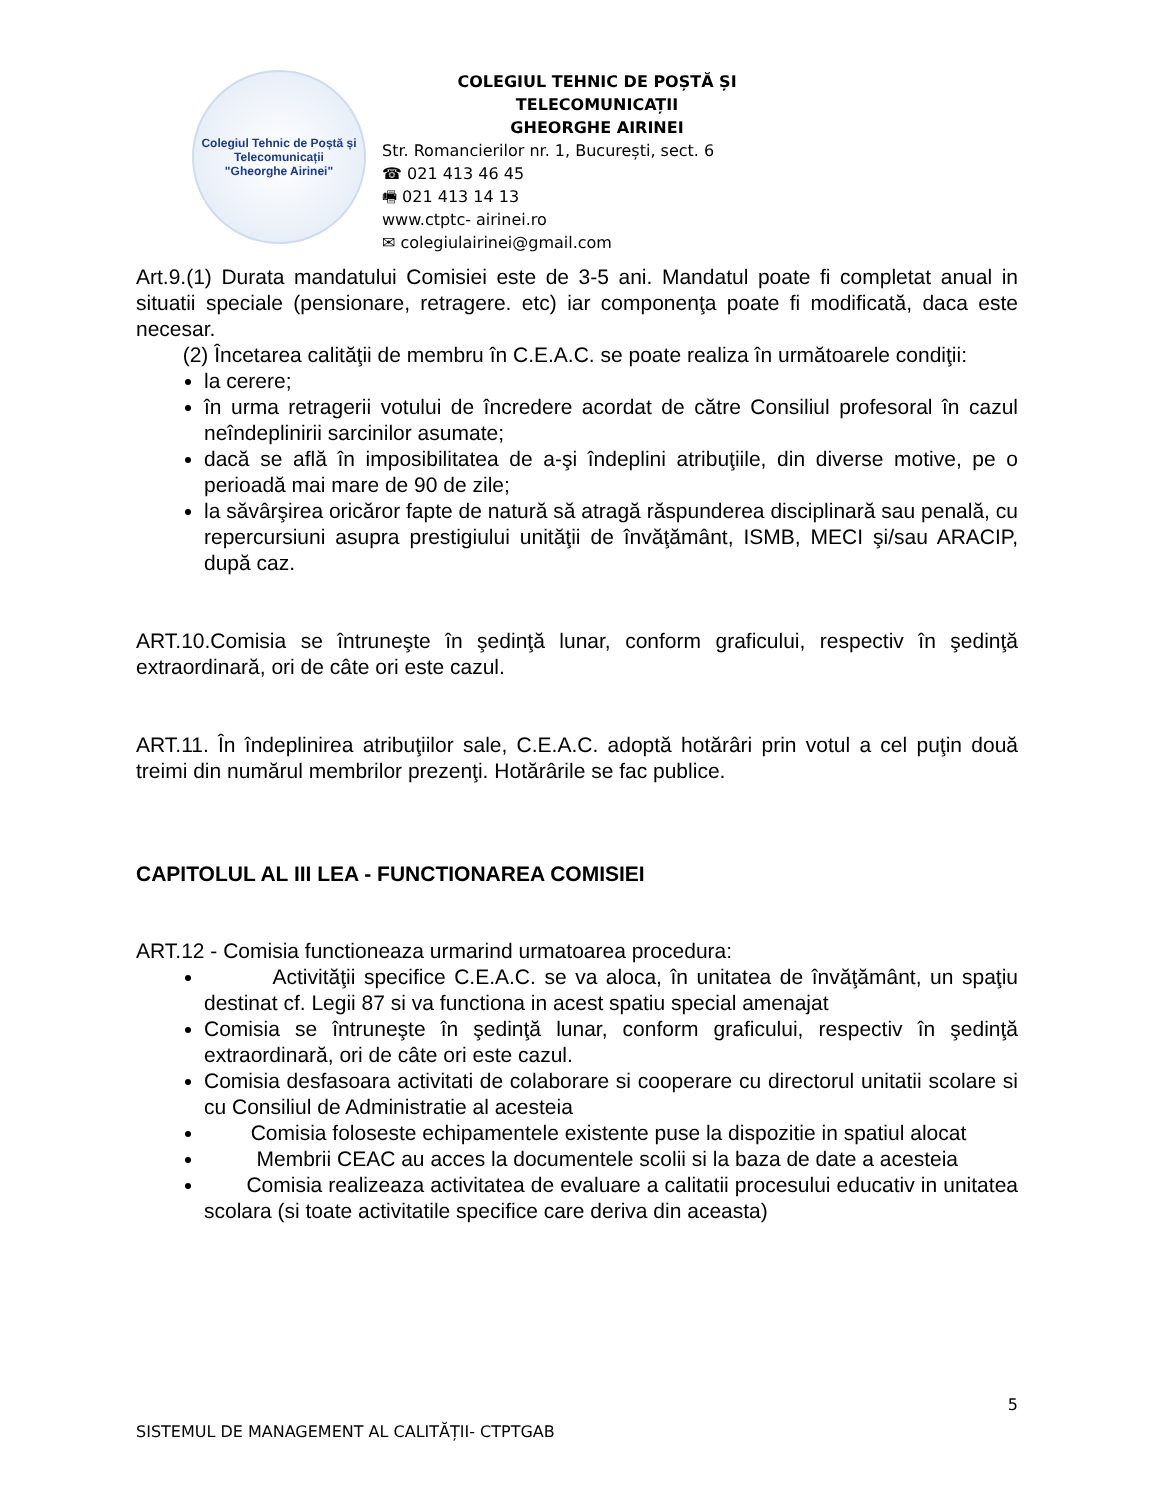Colegiul Tehnic de Poștă și Telecomunicații
"Gheorghe Airinei"
COLEGIUL TEHNIC DE POȘTĂ ȘI TELECOMUNICAȚII
GHEORGHE AIRINEI
Str. Romancierilor nr. 1, București, sect. 6
☎ 021 413 46 45
🖷 021 413 14 13
www.ctptc- airinei.ro
✉ colegiulairinei@gmail.com
Art.9.(1) Durata mandatului Comisiei este de 3-5 ani. Mandatul poate fi completat anual in situatii speciale (pensionare, retragere. etc) iar componenţa poate fi modificată, daca este necesar.
(2) Încetarea calităţii de membru în C.E.A.C. se poate realiza în următoarele condiţii:
la cerere;
în urma retragerii votului de încredere acordat de către Consiliul profesoral în cazul neîndeplinirii sarcinilor asumate;
dacă se află în imposibilitatea de a-şi îndeplini atribuţiile, din diverse motive, pe o perioadă mai mare de 90 de zile;
la săvârşirea oricăror fapte de natură să atragă răspunderea disciplinară sau penală, cu repercursiuni asupra prestigiului unităţii de învăţământ, ISMB, MECI şi/sau ARACIP, după caz.
ART.10.Comisia se întruneşte în şedinţă lunar, conform graficului, respectiv în şedinţă extraordinară, ori de câte ori este cazul.
ART.11. În îndeplinirea atribuţiilor sale, C.E.A.C. adoptă hotărâri prin votul a cel puţin două treimi din numărul membrilor prezenţi. Hotărârile se fac publice.
CAPITOLUL AL III LEA - FUNCTIONAREA COMISIEI
ART.12 - Comisia functioneaza urmarind urmatoarea procedura:
Activităţii specifice C.E.A.C. se va aloca, în unitatea de învăţământ, un spaţiu destinat cf. Legii 87 si va functiona in acest spatiu special amenajat
Comisia se întruneşte în şedinţă lunar, conform graficului, respectiv în şedinţă extraordinară, ori de câte ori este cazul.
Comisia desfasoara activitati de colaborare si cooperare cu directorul unitatii scolare si cu Consiliul de Administratie al acesteia
Comisia foloseste echipamentele existente puse la dispozitie in spatiul alocat
Membrii CEAC au acces la documentele scolii si la baza de date a acesteia
Comisia realizeaza activitatea de evaluare a calitatii procesului educativ in unitatea scolara (si toate activitatile specifice care deriva din aceasta)
5
SISTEMUL DE MANAGEMENT AL CALITĂȚII- CTPTGAB